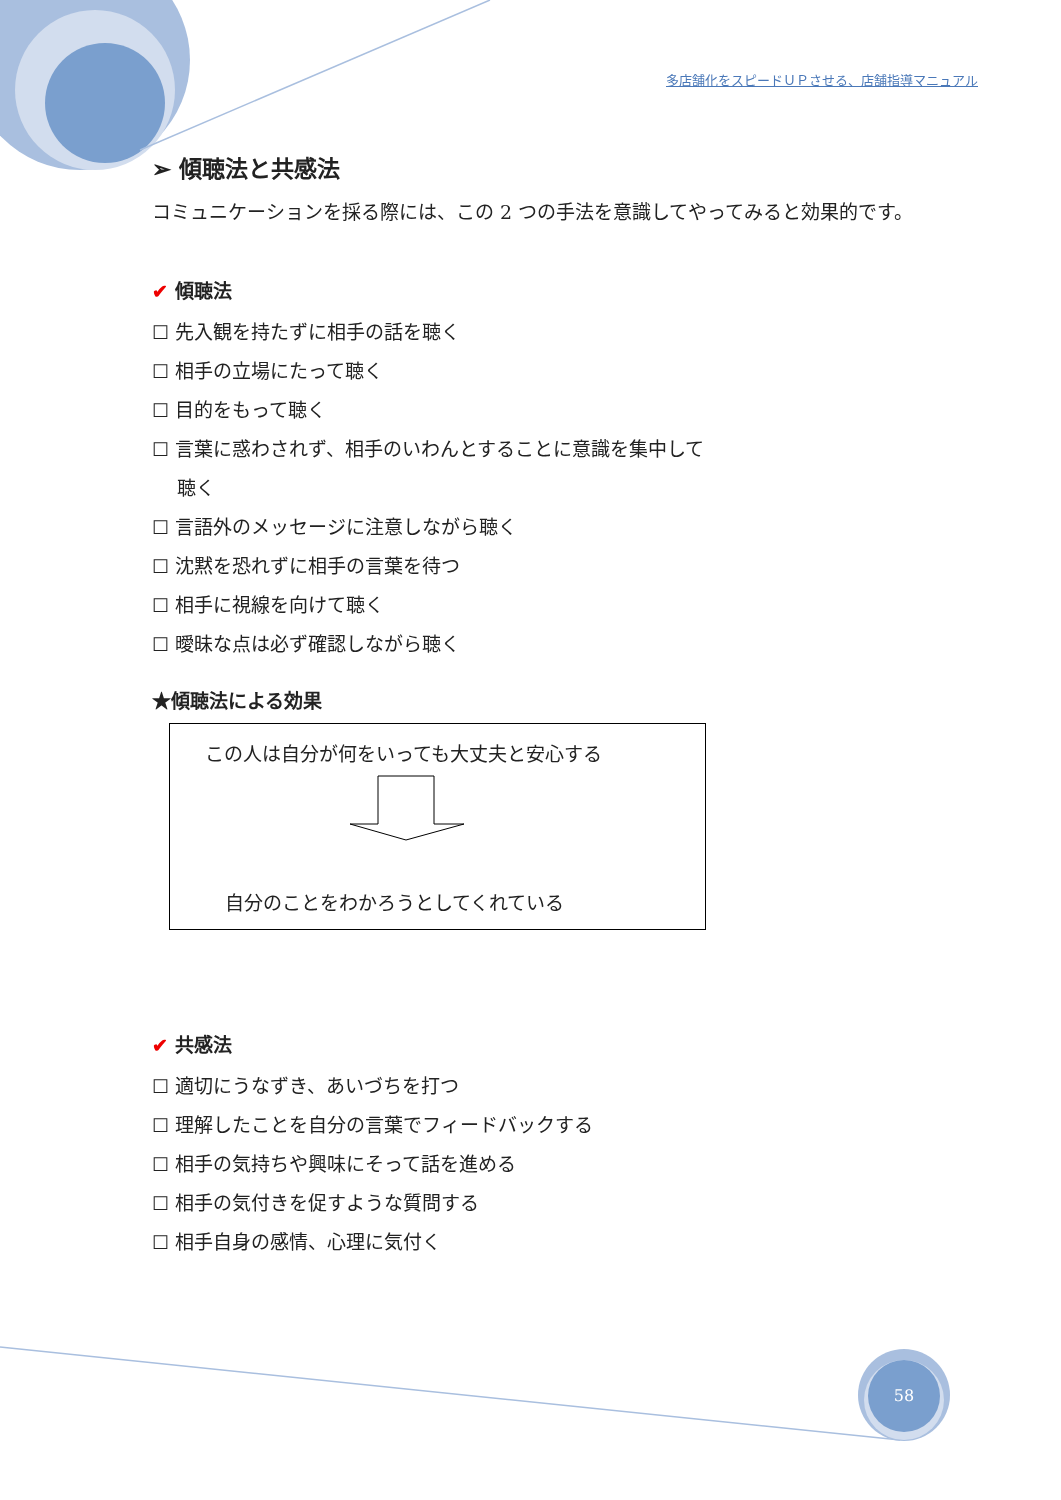多店舗化をスピードＵＰさせる、店舗指導マニュアル
➢ 傾聴法と共感法
コミュニケーションを採る際には、この 2 つの手法を意識してやってみると効果的です。
✔ 傾聴法
☐ 先入観を持たずに相手の話を聴く
☐ 相手の立場にたって聴く
☐ 目的をもって聴く
☐ 言葉に惑わされず、相手のいわんとすることに意識を集中して
　 聴く
☐ 言語外のメッセージに注意しながら聴く
☐ 沈黙を恐れずに相手の言葉を待つ
☐ 相手に視線を向けて聴く
☐ 曖昧な点は必ず確認しながら聴く
★傾聴法による効果
この人は自分が何をいっても大丈夫と安心する
自分のことをわかろうとしてくれている
✔ 共感法
☐ 適切にうなずき、あいづちを打つ
☐ 理解したことを自分の言葉でフィードバックする
☐ 相手の気持ちや興味にそって話を進める
☐ 相手の気付きを促すような質問する
☐ 相手自身の感情、心理に気付く
58